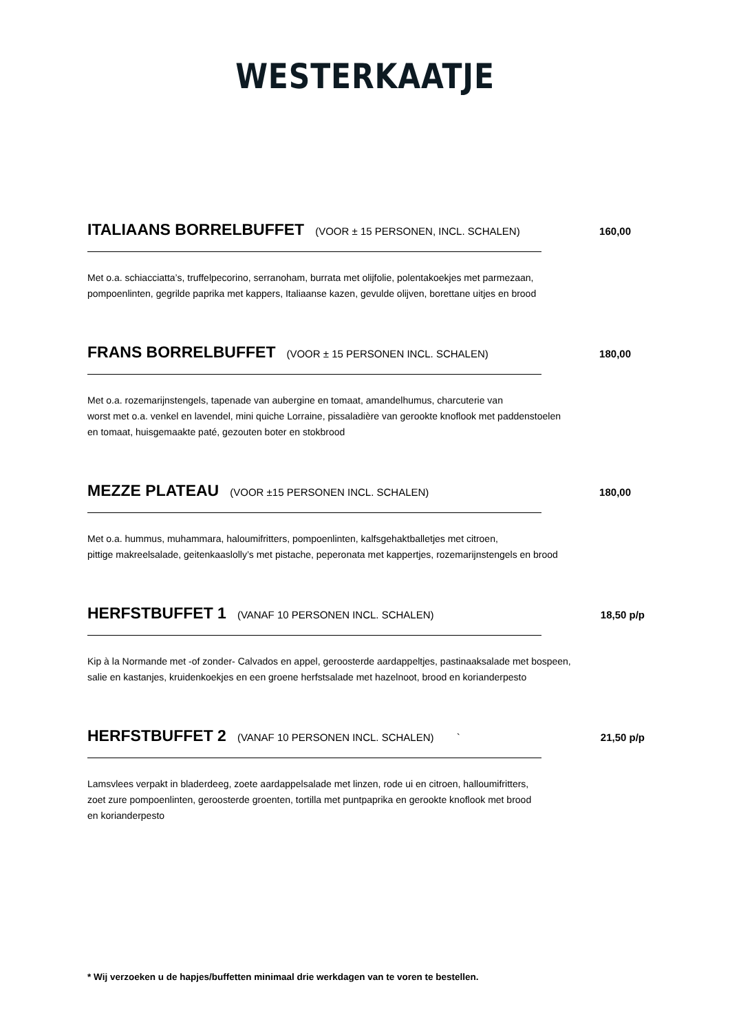WESTERKAATJE
ITALIAANS BORRELBUFFET (VOOR ± 15 PERSONEN, INCL. SCHALEN) 160,00
Met o.a. schiacciatta’s, truffelpecorino, serranoham, burrata met olijfolie, polentakoekjes met parmezaan,
pompoenlinten, gegrilde paprika met kappers, Italiaanse kazen, gevulde olijven, borettane uitjes en brood
FRANS BORRELBUFFET (VOOR ± 15 PERSONEN INCL. SCHALEN) 180,00
Met o.a. rozemarijnstengels, tapenade van aubergine en tomaat, amandelhumus, charcuterie van
worst met o.a. venkel en lavendel, mini quiche Lorraine, pissaladière van gerookte knoflook met paddenstoelen
en tomaat, huisgemaakte paté, gezouten boter en stokbrood
MEZZE PLATEAU (VOOR ±15 PERSONEN INCL. SCHALEN) 180,00
Met o.a. hummus, muhammara, haloumifritters, pompoenlinten, kalfsgehaktballetjes met citroen,
pittige makreelsalade, geitenkaaslolly’s met pistache, peperonata met kappertjes, rozemarijnstengels en brood
HERFSTBUFFET 1 (VANAF 10 PERSONEN INCL. SCHALEN) 18,50 p/p
Kip à la Normande met -of zonder- Calvados en appel, geroosterde aardappeltjes, pastinaaksalade met bospeen,
salie en kastanjes, kruidenkoekjes en een groene herfstsalade met hazelnoot, brood en korianderpesto
HERFSTBUFFET 2 (VANAF 10 PERSONEN INCL. SCHALEN) ` 21,50 p/p
Lamsvlees verpakt in bladerdeeg, zoete aardappelsalade met linzen, rode ui en citroen, halloumifritters,
zoet zure pompoenlinten, geroosterde groenten, tortilla met puntpaprika en gerookte knoflook met brood
en korianderpesto
* Wij verzoeken u de hapjes/buffetten minimaal drie werkdagen van te voren te bestellen.